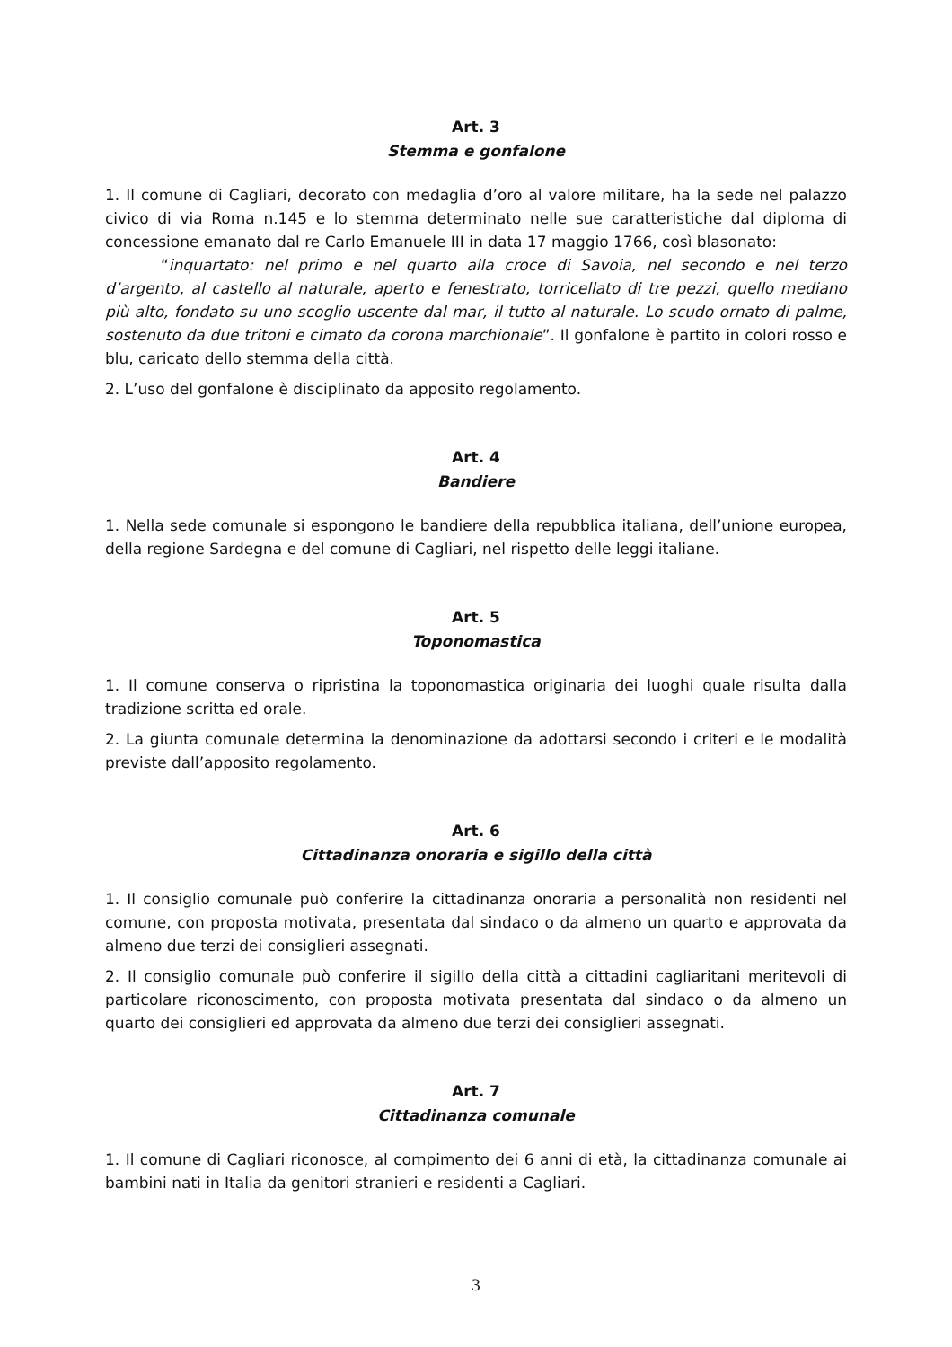Art. 3
Stemma e gonfalone
1. Il comune di Cagliari, decorato con medaglia d’oro al valore militare, ha la sede nel palazzo civico di via Roma n.145 e lo stemma determinato nelle sue caratteristiche dal diploma di concessione emanato dal re Carlo Emanuele III in data 17 maggio 1766, così blasonato:
“inquartato: nel primo e nel quarto alla croce di Savoia, nel secondo e nel terzo d’argento, al castello al naturale, aperto e fenestrato, torricellato di tre pezzi, quello mediano più alto, fondato su uno scoglio uscente dal mar, il tutto al naturale. Lo scudo ornato di palme, sostenuto da due tritoni e cimato da corona marchionale”. Il gonfalone è partito in colori rosso e blu, caricato dello stemma della città.
2. L’uso del gonfalone è disciplinato da apposito regolamento.
Art. 4
Bandiere
1. Nella sede comunale si espongono le bandiere della repubblica italiana, dell’unione europea, della regione Sardegna e del comune di Cagliari, nel rispetto delle leggi italiane.
Art. 5
Toponomastica
1. Il comune conserva o ripristina la toponomastica originaria dei luoghi quale risulta dalla tradizione scritta ed orale.
2. La giunta comunale determina la denominazione da adottarsi secondo i criteri e le modalità previste dall’apposito regolamento.
Art. 6
Cittadinanza onoraria e sigillo della città
1. Il consiglio comunale può conferire la cittadinanza onoraria a personalità non residenti nel comune, con proposta motivata, presentata dal sindaco o da almeno un quarto e approvata da almeno due terzi dei consiglieri assegnati.
2. Il consiglio comunale può conferire il sigillo della città a cittadini cagliaritani meritevoli di particolare riconoscimento, con proposta motivata presentata dal sindaco o da almeno un quarto dei consiglieri ed approvata da almeno due terzi dei consiglieri assegnati.
Art. 7
Cittadinanza comunale
1. Il comune di Cagliari riconosce, al compimento dei 6 anni di età, la cittadinanza comunale ai bambini nati in Italia da genitori stranieri e residenti a Cagliari.
3